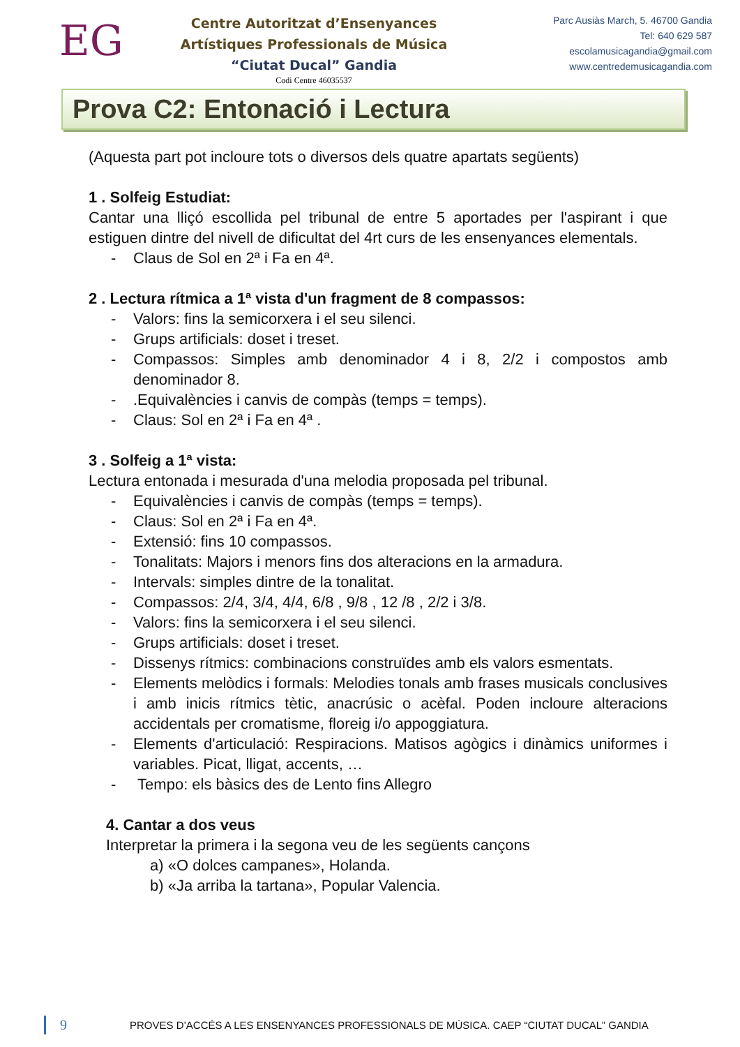EG
Centre Autoritzat d’Ensenyances
Artístiques Professionals de Música
“Ciutat Ducal” Gandia
Codi Centre 46035537
Parc Ausiàs March, 5. 46700 Gandia
Tel: 640 629 587
escolamusicagandia@gmail.com
www.centredemusicagandia.com
Prova C2: Entonació i Lectura
(Aquesta part pot incloure tots o diversos dels quatre apartats següents)
1 . Solfeig Estudiat:
Cantar una lliçó escollida pel tribunal de entre 5 aportades per l'aspirant i que estiguen dintre del nivell de dificultat del 4rt curs de les ensenyances elementals.
- Claus de Sol en 2ª i Fa en 4ª.
2 . Lectura rítmica a 1ª vista d'un fragment de 8 compassos:
- Valors: fins la semicorxera i el seu silenci.
- Grups artificials: doset i treset.
- Compassos: Simples amb denominador 4 i 8, 2/2 i compostos amb denominador 8.
-.Equivalències i canvis de compàs (temps = temps).
- Claus: Sol en 2ª i Fa en 4ª .
3 . Solfeig a 1ª vista:
Lectura entonada i mesurada d'una melodia proposada pel tribunal.
- Equivalències i canvis de compàs (temps = temps).
- Claus: Sol en 2ª i Fa en 4ª.
- Extensió: fins 10 compassos.
- Tonalitats: Majors i menors fins dos alteracions en la armadura.
- Intervals: simples dintre de la tonalitat.
- Compassos: 2/4, 3/4, 4/4, 6/8 , 9/8 , 12 /8 , 2/2 i 3/8.
- Valors: fins la semicorxera i el seu silenci.
- Grups artificials: doset i treset.
- Dissenys rítmics: combinacions construïdes amb els valors esmentats.
- Elements melòdics i formals: Melodies tonals amb frases musicals conclusives i amb inicis rítmics tètic, anacrúsic o acèfal. Poden incloure alteracions accidentals per cromatisme, floreig i/o appoggiatura.
- Elements d'articulació: Respiracions. Matisos agògics i dinàmics uniformes i variables. Picat, lligat, accents, …
- Tempo: els bàsics des de Lento fins Allegro
4. Cantar a dos veus
Interpretar la primera i la segona veu de les següents cançons
a) «O dolces campanes», Holanda.
b) «Ja arriba la tartana», Popular Valencia.
9 PROVES D’ACCÉS A LES ENSENYANCES PROFESSIONALS DE MÚSICA. CAEP “CIUTAT DUCAL” GANDIA